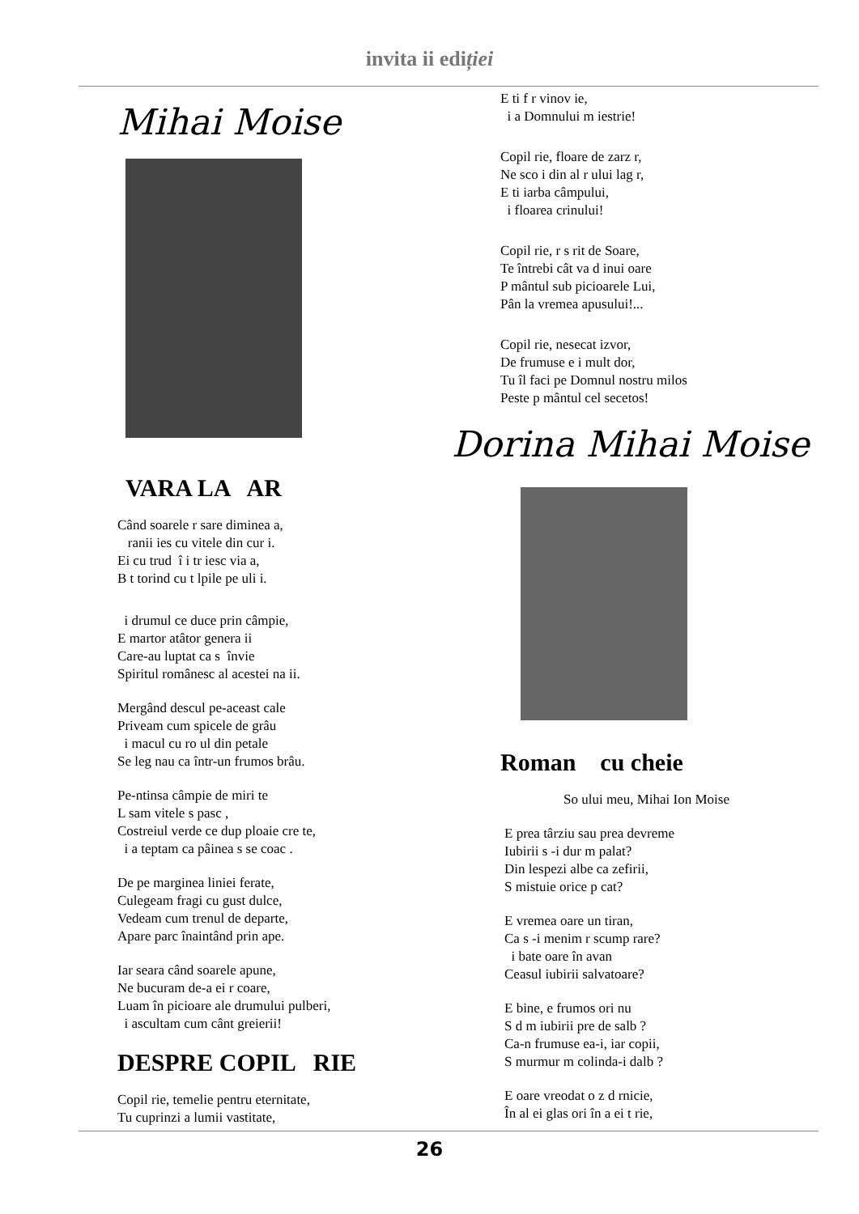invita ii ediției
Mihai Moise
VARA LA AR
Când soarele r sare diminea a,
ranii ies cu vitele din cur i.
Ei cu trud î i tr iesc via a,
B t torind cu t lpile pe uli i.
i drumul ce duce prin câmpie,
E martor atâtor genera ii
Care-au luptat ca s învie
Spiritul românesc al acestei na ii.
Mergând descul pe-aceast cale
Priveam cum spicele de grâu
i macul cu ro ul din petale
Se leg nau ca într-un frumos brâu.
Pe-ntinsa câmpie de miri te
L sam vitele s pasc ,
Costreiul verde ce dup ploaie cre te,
i a teptam ca pâinea s se coac .
De pe marginea liniei ferate,
Culegeam fragi cu gust dulce,
Vedeam cum trenul de departe,
Apare parc înaintând prin ape.
Iar seara când soarele apune,
Ne bucuram de-a ei r coare,
Luam în picioare ale drumului pulberi,
i ascultam cum cânt greierii!
DESPRE COPIL RIE
Copil rie, temelie pentru eternitate,
Tu cuprinzi a lumii vastitate,
E ti f r vinov ie,
i a Domnului m iestrie!
Copil rie, floare de zarz r,
Ne sco i din al r ului lag r,
E ti iarba câmpului,
i floarea crinului!
Copil rie, r s rit de Soare,
Te întrebi cât va d inui oare
P mântul sub picioarele Lui,
Pân la vremea apusului!...
Copil rie, nesecat izvor,
De frumuse e i mult dor,
Tu îl faci pe Domnul nostru milos
Peste p mântul cel secetos!
Dorina Mihai Moise
Roman cu cheie
So ului meu, Mihai Ion Moise
E prea târziu sau prea devreme
Iubirii s -i dur m palat?
Din lespezi albe ca zefirii,
S mistuie orice p cat?
E vremea oare un tiran,
Ca s -i menim r scump rare?
i bate oare în avan
Ceasul iubirii salvatoare?
E bine, e frumos ori nu
S d m iubirii pre de salb ?
Ca-n frumuse ea-i, iar copii,
S murmur m colinda-i dalb ?
E oare vreodat o z d rnicie,
În al ei glas ori în a ei t rie,
26